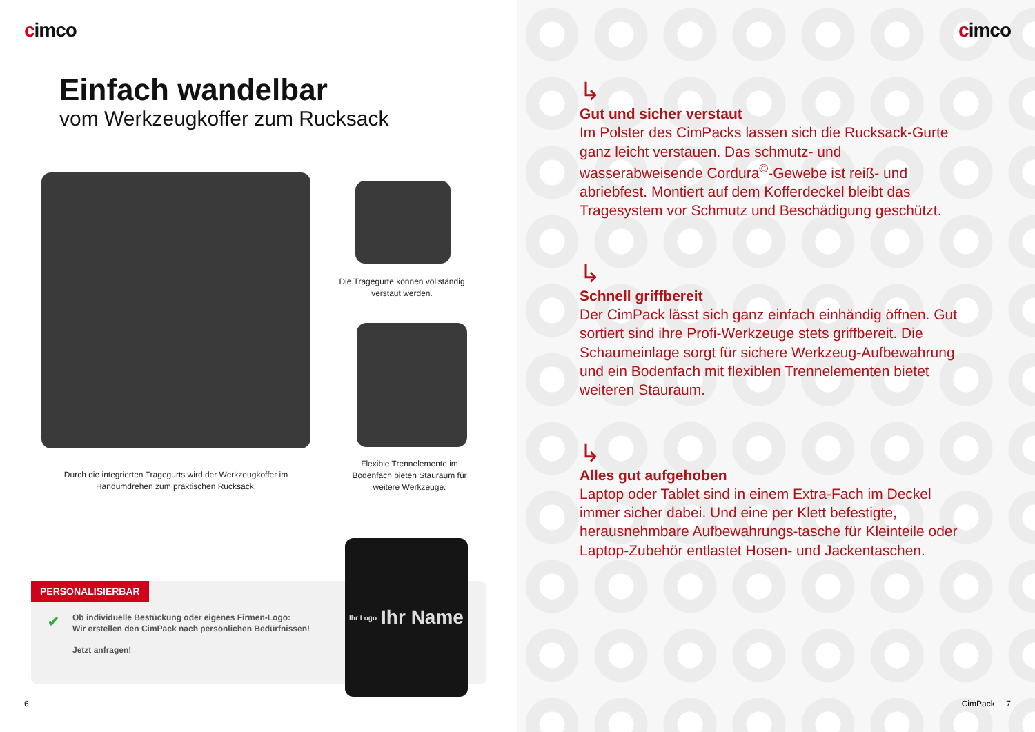cimco
Einfach wandelbar
vom Werkzeugkoffer zum Rucksack
Die Tragegurte können vollständig verstaut werden.
Durch die integrierten Tragegurts wird der Werkzeugkoffer im Handumdrehen zum praktischen Rucksack.
Flexible Trennelemente im Bodenfach bieten Stauraum für weitere Werkzeuge.
PERSONALISIERBAR
✔ Ob individuelle Bestückung oder eigenes Firmen-Logo:
Wir erstellen den CimPack nach persönlichen Bedürfnissen!
Jetzt anfragen!
Ihr Logo Ihr Name
6
cimco
↳
Gut und sicher verstaut
Im Polster des CimPacks lassen sich die Rucksack-Gurte ganz leicht verstauen. Das schmutz- und wasserabweisende Cordura<sup>©</sup>-Gewebe ist reiß- und abriebfest. Montiert auf dem Kofferdeckel bleibt das Tragesystem vor Schmutz und Beschädigung geschützt.
↳
Schnell griffbereit
Der CimPack lässt sich ganz einfach einhändig öffnen. Gut sortiert sind ihre Profi-Werkzeuge stets griffbereit. Die Schaumeinlage sorgt für sichere Werkzeug-Aufbewahrung und ein Bodenfach mit flexiblen Trennelementen bietet weiteren Stauraum.
↳
Alles gut aufgehoben
Laptop oder Tablet sind in einem Extra-Fach im Deckel immer sicher dabei. Und eine per Klett befestigte, herausnehmbare Aufbewahrungs-tasche für Kleinteile oder Laptop-Zubehör entlastet Hosen- und Jackentaschen.
CimPack 7